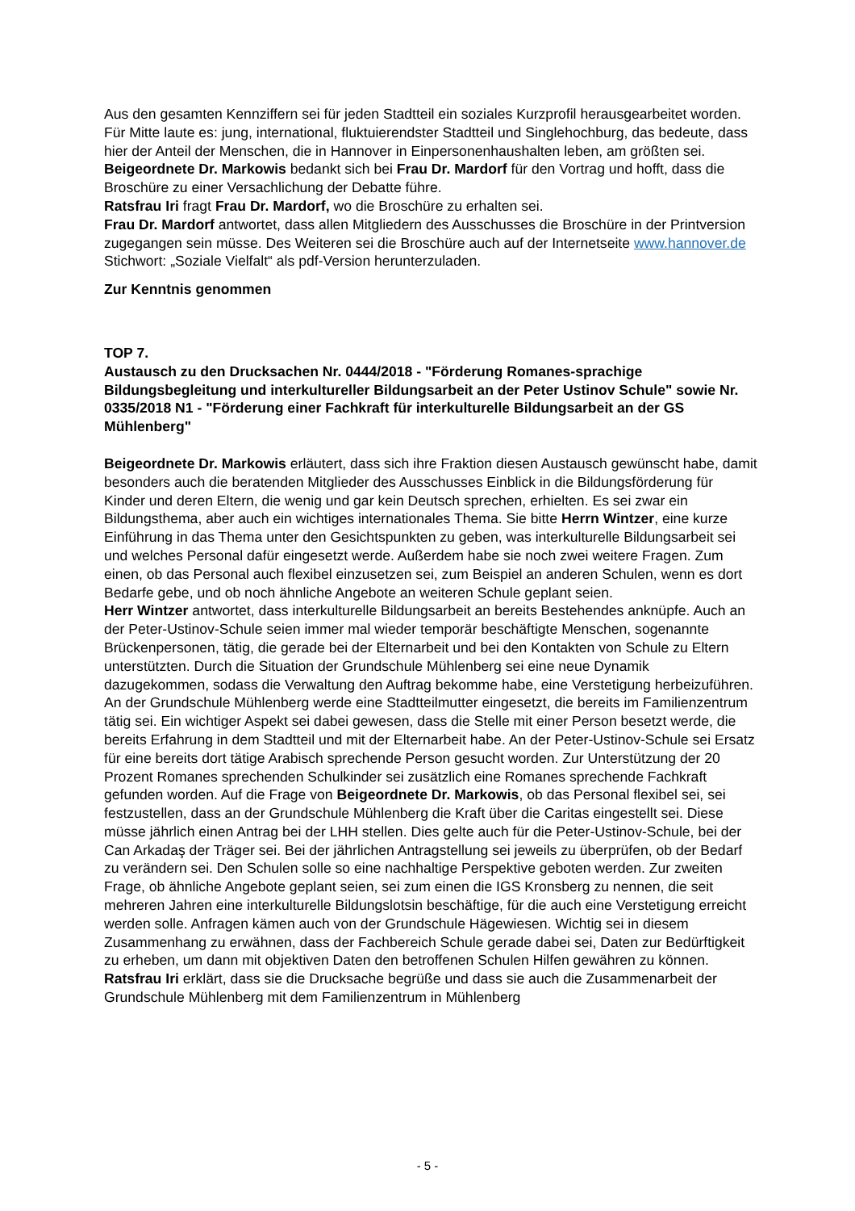Aus den gesamten Kennziffern sei für jeden Stadtteil ein soziales Kurzprofil herausgearbeitet worden. Für Mitte laute es: jung, international, fluktuierendster Stadtteil und Singlehochburg, das bedeute, dass hier der Anteil der Menschen, die in Hannover in Einpersonenhaushalten leben, am größten sei.
Beigeordnete Dr. Markowis bedankt sich bei Frau Dr. Mardorf für den Vortrag und hofft, dass die Broschüre zu einer Versachlichung der Debatte führe.
Ratsfrau Iri fragt Frau Dr. Mardorf, wo die Broschüre zu erhalten sei.
Frau Dr. Mardorf antwortet, dass allen Mitgliedern des Ausschusses die Broschüre in der Printversion zugegangen sein müsse. Des Weiteren sei die Broschüre auch auf der Internetseite www.hannover.de Stichwort: „Soziale Vielfalt“ als pdf-Version herunterzuladen.
Zur Kenntnis genommen
TOP 7.
Austausch zu den Drucksachen Nr. 0444/2018 - "Förderung Romanes-sprachige Bildungsbegleitung und interkultureller Bildungsarbeit an der Peter Ustinov Schule" sowie Nr. 0335/2018 N1 - "Förderung einer Fachkraft für interkulturelle Bildungsarbeit an der GS Mühlenberg"
Beigeordnete Dr. Markowis erläutert, dass sich ihre Fraktion diesen Austausch gewünscht habe, damit besonders auch die beratenden Mitglieder des Ausschusses Einblick in die Bildungsförderung für Kinder und deren Eltern, die wenig und gar kein Deutsch sprechen, erhielten. Es sei zwar ein Bildungsthema, aber auch ein wichtiges internationales Thema. Sie bitte Herrn Wintzer, eine kurze Einführung in das Thema unter den Gesichtspunkten zu geben, was interkulturelle Bildungsarbeit sei und welches Personal dafür eingesetzt werde. Außerdem habe sie noch zwei weitere Fragen. Zum einen, ob das Personal auch flexibel einzusetzen sei, zum Beispiel an anderen Schulen, wenn es dort Bedarfe gebe, und ob noch ähnliche Angebote an weiteren Schule geplant seien.
Herr Wintzer antwortet, dass interkulturelle Bildungsarbeit an bereits Bestehendes anknüpfe. Auch an der Peter-Ustinov-Schule seien immer mal wieder temporär beschäftigte Menschen, sogenannte Brückenpersonen, tätig, die gerade bei der Elternarbeit und bei den Kontakten von Schule zu Eltern unterstützten. Durch die Situation der Grundschule Mühlenberg sei eine neue Dynamik dazugekommen, sodass die Verwaltung den Auftrag bekomme habe, eine Verstetigung herbeizuführen. An der Grundschule Mühlenberg werde eine Stadtteilmutter eingesetzt, die bereits im Familienzentrum tätig sei. Ein wichtiger Aspekt sei dabei gewesen, dass die Stelle mit einer Person besetzt werde, die bereits Erfahrung in dem Stadtteil und mit der Elternarbeit habe. An der Peter-Ustinov-Schule sei Ersatz für eine bereits dort tätige Arabisch sprechende Person gesucht worden. Zur Unterstützung der 20 Prozent Romanes sprechenden Schulkinder sei zusätzlich eine Romanes sprechende Fachkraft gefunden worden. Auf die Frage von Beigeordnete Dr. Markowis, ob das Personal flexibel sei, sei festzustellen, dass an der Grundschule Mühlenberg die Kraft über die Caritas eingestellt sei. Diese müsse jährlich einen Antrag bei der LHH stellen. Dies gelte auch für die Peter-Ustinov-Schule, bei der Can Arkadaş der Träger sei. Bei der jährlichen Antragstellung sei jeweils zu überprüfen, ob der Bedarf zu verändern sei. Den Schulen solle so eine nachhaltige Perspektive geboten werden. Zur zweiten Frage, ob ähnliche Angebote geplant seien, sei zum einen die IGS Kronsberg zu nennen, die seit mehreren Jahren eine interkulturelle Bildungslotsin beschäftige, für die auch eine Verstetigung erreicht werden solle. Anfragen kämen auch von der Grundschule Hägewiesen. Wichtig sei in diesem Zusammenhang zu erwähnen, dass der Fachbereich Schule gerade dabei sei, Daten zur Bedürftigkeit zu erheben, um dann mit objektiven Daten den betroffenen Schulen Hilfen gewähren zu können.
Ratsfrau Iri erklärt, dass sie die Drucksache begrüße und dass sie auch die Zusammenarbeit der Grundschule Mühlenberg mit dem Familienzentrum in Mühlenberg
- 5 -